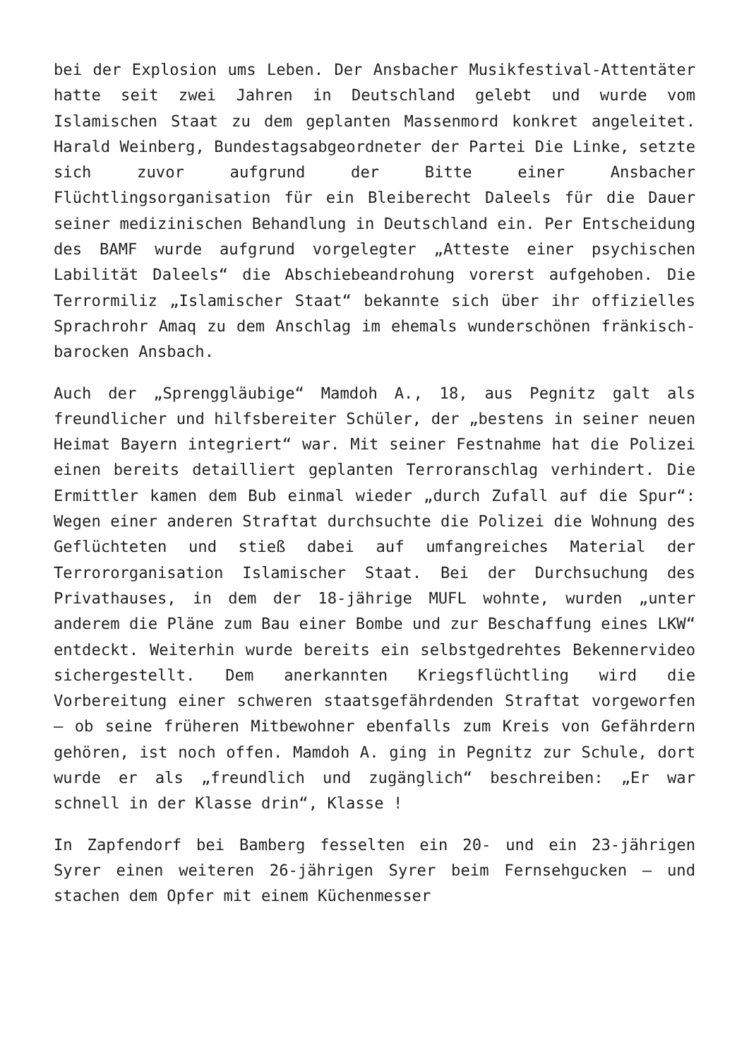bei der Explosion ums Leben. Der Ansbacher Musikfestival-Attentäter hatte seit zwei Jahren in Deutschland gelebt und wurde vom Islamischen Staat zu dem geplanten Massenmord konkret angeleitet. Harald Weinberg, Bundestagsabgeordneter der Partei Die Linke, setzte sich zuvor aufgrund der Bitte einer Ansbacher Flüchtlingsorganisation für ein Bleiberecht Daleels für die Dauer seiner medizinischen Behandlung in Deutschland ein. Per Entscheidung des BAMF wurde aufgrund vorgelegter „Atteste einer psychischen Labilität Daleels“ die Abschiebeandrohung vorerst aufgehoben. Die Terrormiliz „Islamischer Staat“ bekannte sich über ihr offizielles Sprachrohr Amaq zu dem Anschlag im ehemals wunderschönen fränkisch-barocken Ansbach.
Auch der „Sprenggläubige“ Mamdoh A., 18, aus Pegnitz galt als freundlicher und hilfsbereiter Schüler, der „bestens in seiner neuen Heimat Bayern integriert“ war. Mit seiner Festnahme hat die Polizei einen bereits detailliert geplanten Terroranschlag verhindert. Die Ermittler kamen dem Bub einmal wieder „durch Zufall auf die Spur“: Wegen einer anderen Straftat durchsuchte die Polizei die Wohnung des Geflüchteten und stieß dabei auf umfangreiches Material der Terrororganisation Islamischer Staat. Bei der Durchsuchung des Privathauses, in dem der 18-jährige MUFL wohnte, wurden „unter anderem die Pläne zum Bau einer Bombe und zur Beschaffung eines LKW“ entdeckt. Weiterhin wurde bereits ein selbstgedrehtes Bekennervideo sichergestellt. Dem anerkannten Kriegsflüchtling wird die Vorbereitung einer schweren staatsgefährdenden Straftat vorgeworfen – ob seine früheren Mitbewohner ebenfalls zum Kreis von Gefährdern gehören, ist noch offen. Mamdoh A. ging in Pegnitz zur Schule, dort wurde er als „freundlich und zugänglich“ beschreiben: „Er war schnell in der Klasse drin“, Klasse !
In Zapfendorf bei Bamberg fesselten ein 20- und ein 23-jährigen Syrer einen weiteren 26-jährigen Syrer beim Fernsehgucken – und stachen dem Opfer mit einem Küchenmesser